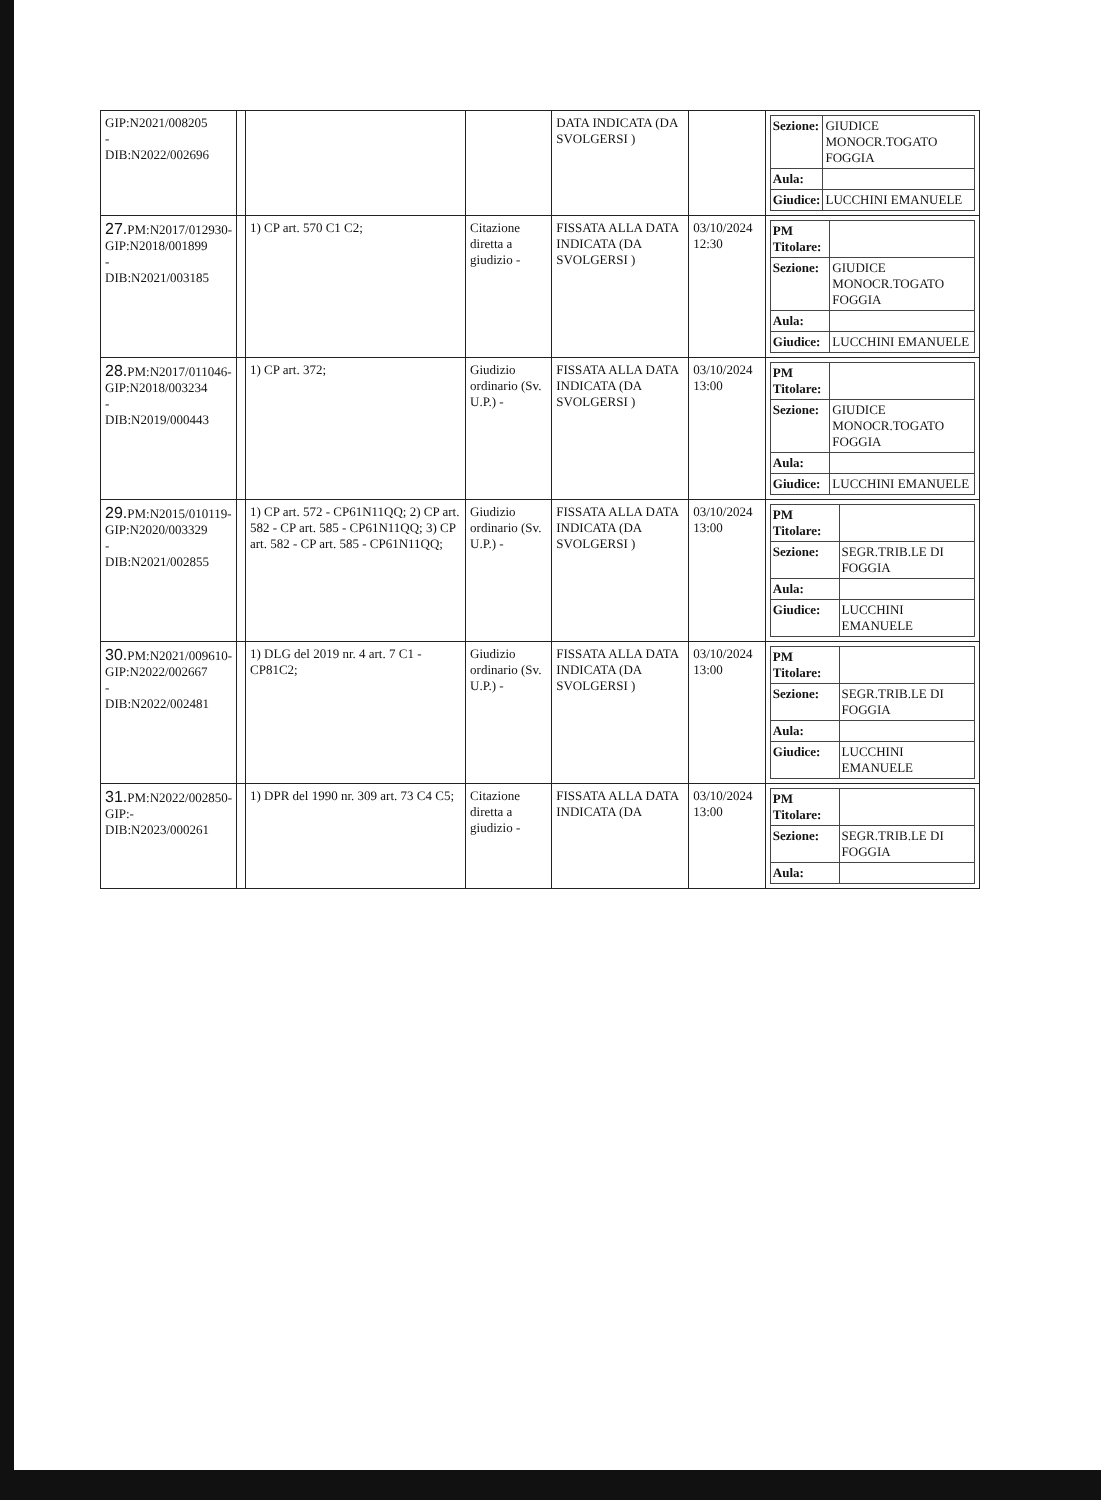| GIP:N2021/008205 - DIB:N2022/002696 | | | | DATA INDICATA (DA SVOLGERSI ) | | / Sezione: / GIUDICE MONOCR.TOGATO FOGGIA / / Aula: / / / Giudice: / LUCCHINI EMANUELE / |
| 27. PM:N2017/012930- GIP:N2018/001899 - DIB:N2021/003185 | | 1) CP art. 570 C1 C2; | Citazione diretta a giudizio - | FISSATA ALLA DATA INDICATA (DA SVOLGERSI ) | 03/10/2024 12:30 | / PM Titolare: / / / Sezione: / GIUDICE MONOCR.TOGATO FOGGIA / / Aula: / / / Giudice: / LUCCHINI EMANUELE / |
| 28. PM:N2017/011046- GIP:N2018/003234 - DIB:N2019/000443 | | 1) CP art. 372; | Giudizio ordinario (Sv. U.P.) - | FISSATA ALLA DATA INDICATA (DA SVOLGERSI ) | 03/10/2024 13:00 | / PM Titolare: / / / Sezione: / GIUDICE MONOCR.TOGATO FOGGIA / / Aula: / / / Giudice: / LUCCHINI EMANUELE / |
| 29. PM:N2015/010119- GIP:N2020/003329 - DIB:N2021/002855 | | 1) CP art. 572 - CP61N11QQ; 2) CP art. 582 - CP art. 585 - CP61N11QQ; 3) CP art. 582 - CP art. 585 - CP61N11QQ; | Giudizio ordinario (Sv. U.P.) - | FISSATA ALLA DATA INDICATA (DA SVOLGERSI ) | 03/10/2024 13:00 | / PM Titolare: / / / Sezione: / SEGR.TRIB.LE DI FOGGIA / / Aula: / / / Giudice: / LUCCHINI EMANUELE / |
| 30. PM:N2021/009610- GIP:N2022/002667 - DIB:N2022/002481 | | 1) DLG del 2019 nr. 4 art. 7 C1 - CP81C2; | Giudizio ordinario (Sv. U.P.) - | FISSATA ALLA DATA INDICATA (DA SVOLGERSI ) | 03/10/2024 13:00 | / PM Titolare: / / / Sezione: / SEGR.TRIB.LE DI FOGGIA / / Aula: / / / Giudice: / LUCCHINI EMANUELE / |
| 31. PM:N2022/002850- GIP:- DIB:N2023/000261 | | 1) DPR del 1990 nr. 309 art. 73 C4 C5; | Citazione diretta a giudizio - | FISSATA ALLA DATA INDICATA (DA | 03/10/2024 13:00 | / PM Titolare: / / / Sezione: / SEGR.TRIB.LE DI FOGGIA / / Aula: / / |